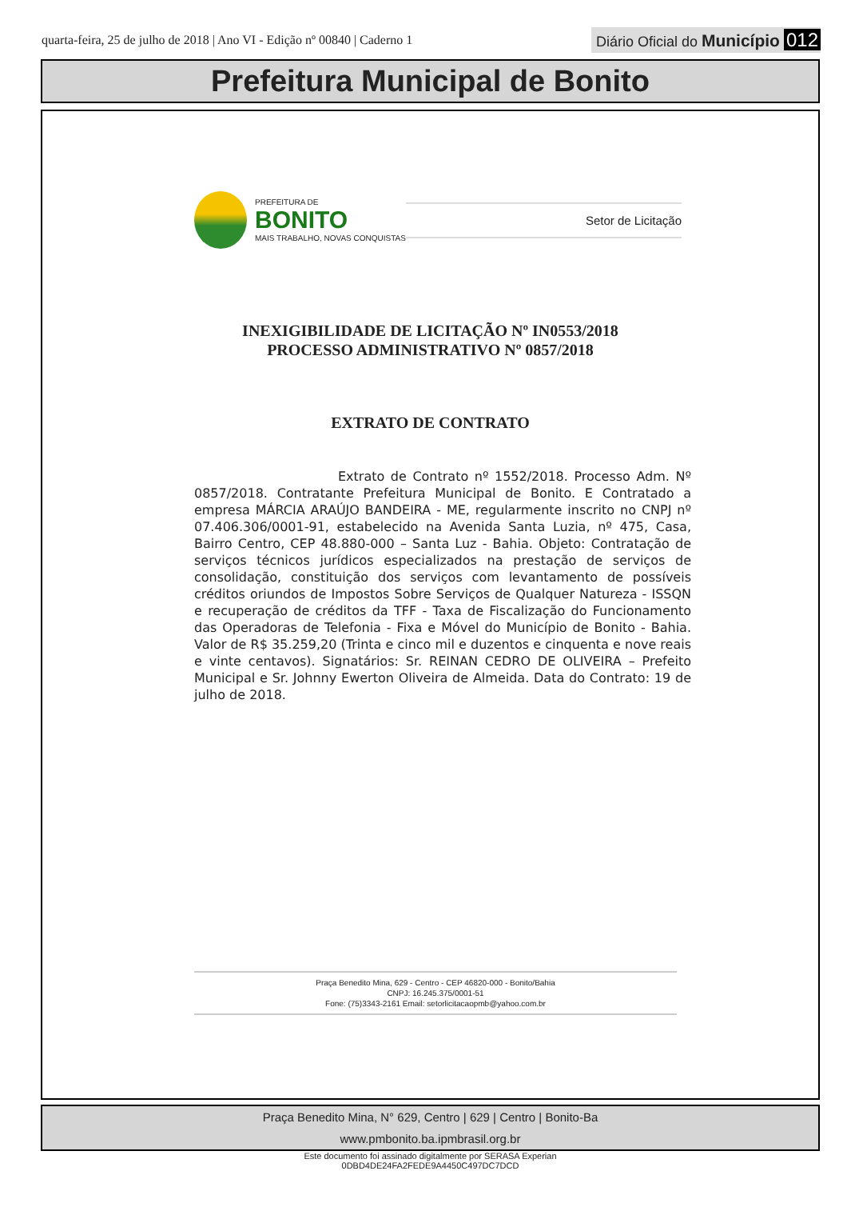quarta-feira, 25 de julho de 2018 | Ano VI - Edição nº 00840 | Caderno 1
Diário Oficial do Município 012
Prefeitura Municipal de Bonito
PREFEITURA DE
BONITO
MAIS TRABALHO, NOVAS CONQUISTAS
Setor de Licitação
INEXIGIBILIDADE DE LICITAÇÃO Nº IN0553/2018
PROCESSO ADMINISTRATIVO Nº 0857/2018
EXTRATO DE CONTRATO
Extrato de Contrato nº 1552/2018. Processo Adm. Nº 0857/2018. Contratante Prefeitura Municipal de Bonito. E Contratado a empresa MÁRCIA ARAÚJO BANDEIRA - ME, regularmente inscrito no CNPJ nº 07.406.306/0001-91, estabelecido na Avenida Santa Luzia, nº 475, Casa, Bairro Centro, CEP 48.880-000 – Santa Luz - Bahia. Objeto: Contratação de serviços técnicos jurídicos especializados na prestação de serviços de consolidação, constituição dos serviços com levantamento de possíveis créditos oriundos de Impostos Sobre Serviços de Qualquer Natureza - ISSQN e recuperação de créditos da TFF - Taxa de Fiscalização do Funcionamento das Operadoras de Telefonia - Fixa e Móvel do Município de Bonito - Bahia. Valor de R$ 35.259,20 (Trinta e cinco mil e duzentos e cinquenta e nove reais e vinte centavos). Signatários: Sr. REINAN CEDRO DE OLIVEIRA – Prefeito Municipal e Sr. Johnny Ewerton Oliveira de Almeida. Data do Contrato: 19 de julho de 2018.
Praça Benedito Mina, 629 - Centro - CEP 46820-000 - Bonito/Bahia
CNPJ: 16.245.375/0001-51
Fone: (75)3343-2161 Email: setorlicitacaopmb@yahoo.com.br
Praça Benedito Mina, N° 629, Centro | 629 | Centro | Bonito-Ba
www.pmbonito.ba.ipmbrasil.org.br
Este documento foi assinado digitalmente por SERASA Experian
0DBD4DE24FA2FEDE9A4450C497DC7DCD